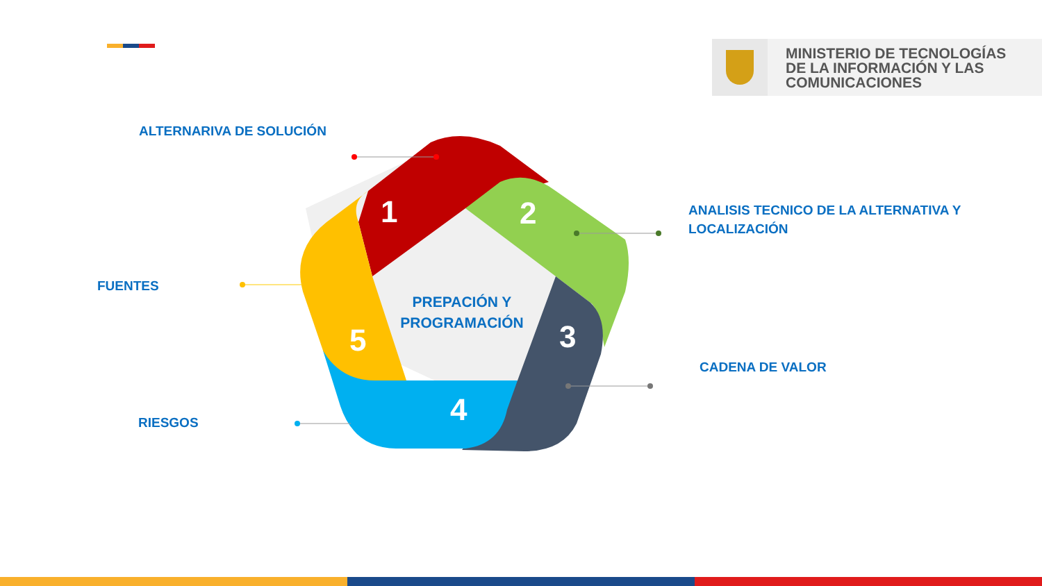MINISTERIO DE TECNOLOGÍAS
DE LA INFORMACIÓN Y LAS
COMUNICACIONES
1 2
3
4
5
PREPACIÓN Y PROGRAMACIÓN
ALTERNARIVA DE SOLUCIÓN
ANALISIS TECNICO DE LA ALTERNATIVA Y
LOCALIZACIÓN
FUENTES
CADENA DE VALOR
RIESGOS